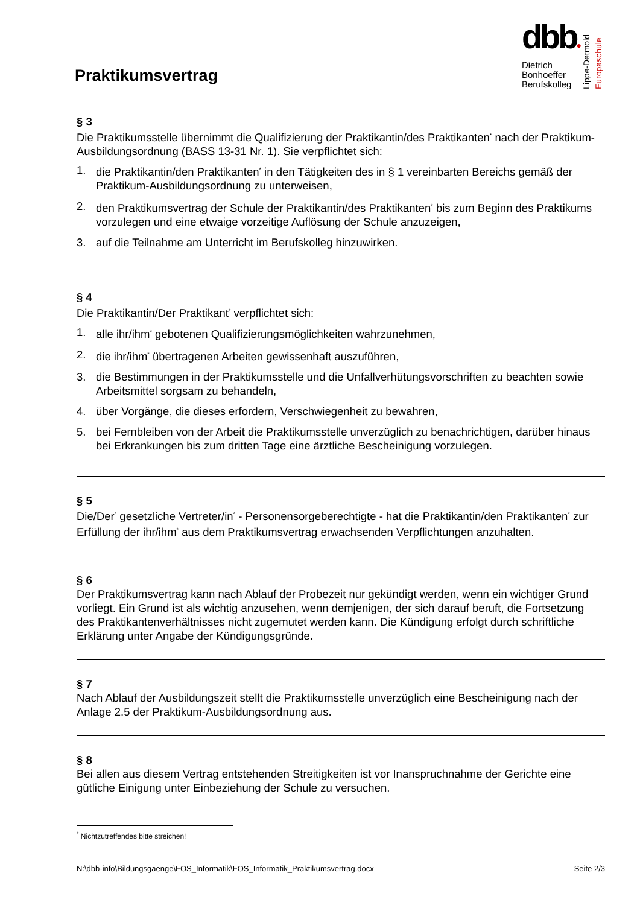Praktikumsvertrag
dbb●
Dietrich
Bonhoeffer
Berufskolleg
Lippe-Detmold
Europaschule
§ 3
Die Praktikumsstelle übernimmt die Qualifizierung der Praktikantin/des Praktikanten<sup>*</sup> nach der Praktikum-Ausbildungsordnung (BASS 13-31 Nr. 1). Sie verpflichtet sich:
1. die Praktikantin/den Praktikanten<sup>*</sup> in den Tätigkeiten des in § 1 vereinbarten Bereichs gemäß der Praktikum-Ausbildungsordnung zu unterweisen,
2. den Praktikumsvertrag der Schule der Praktikantin/des Praktikanten<sup>*</sup> bis zum Beginn des Praktikums vorzulegen und eine etwaige vorzeitige Auflösung der Schule anzuzeigen,
3. auf die Teilnahme am Unterricht im Berufskolleg hinzuwirken.
§ 4
Die Praktikantin/Der Praktikant<sup>*</sup> verpflichtet sich:
1. alle ihr/ihm<sup>*</sup> gebotenen Qualifizierungsmöglichkeiten wahrzunehmen,
2. die ihr/ihm<sup>*</sup> übertragenen Arbeiten gewissenhaft auszuführen,
3. die Bestimmungen in der Praktikumsstelle und die Unfallverhütungsvorschriften zu beachten sowie Arbeitsmittel sorgsam zu behandeln,
4. über Vorgänge, die dieses erfordern, Verschwiegenheit zu bewahren,
5. bei Fernbleiben von der Arbeit die Praktikumsstelle unverzüglich zu benachrichtigen, darüber hinaus bei Erkrankungen bis zum dritten Tage eine ärztliche Bescheinigung vorzulegen.
§ 5
Die/Der<sup>*</sup> gesetzliche Vertreter/in<sup>*</sup> - Personensorgeberechtigte - hat die Praktikantin/den Praktikanten<sup>*</sup> zur Erfüllung der ihr/ihm<sup>*</sup> aus dem Praktikumsvertrag erwachsenden Verpflichtungen anzuhalten.
§ 6
Der Praktikumsvertrag kann nach Ablauf der Probezeit nur gekündigt werden, wenn ein wichtiger Grund vorliegt. Ein Grund ist als wichtig anzusehen, wenn demjenigen, der sich darauf beruft, die Fortsetzung des Praktikantenverhältnisses nicht zugemutet werden kann. Die Kündigung erfolgt durch schriftliche Erklärung unter Angabe der Kündigungsgründe.
§ 7
Nach Ablauf der Ausbildungszeit stellt die Praktikumsstelle unverzüglich eine Bescheinigung nach der Anlage 2.5 der Praktikum-Ausbildungsordnung aus.
§ 8
Bei allen aus diesem Vertrag entstehenden Streitigkeiten ist vor Inanspruchnahme der Gerichte eine gütliche Einigung unter Einbeziehung der Schule zu versuchen.
<sup>*</sup> Nichtzutreffendes bitte streichen!
N:\dbb-info\Bildungsgaenge\FOS_Informatik\FOS_Informatik_Praktikumsvertrag.docx Seite 2/3